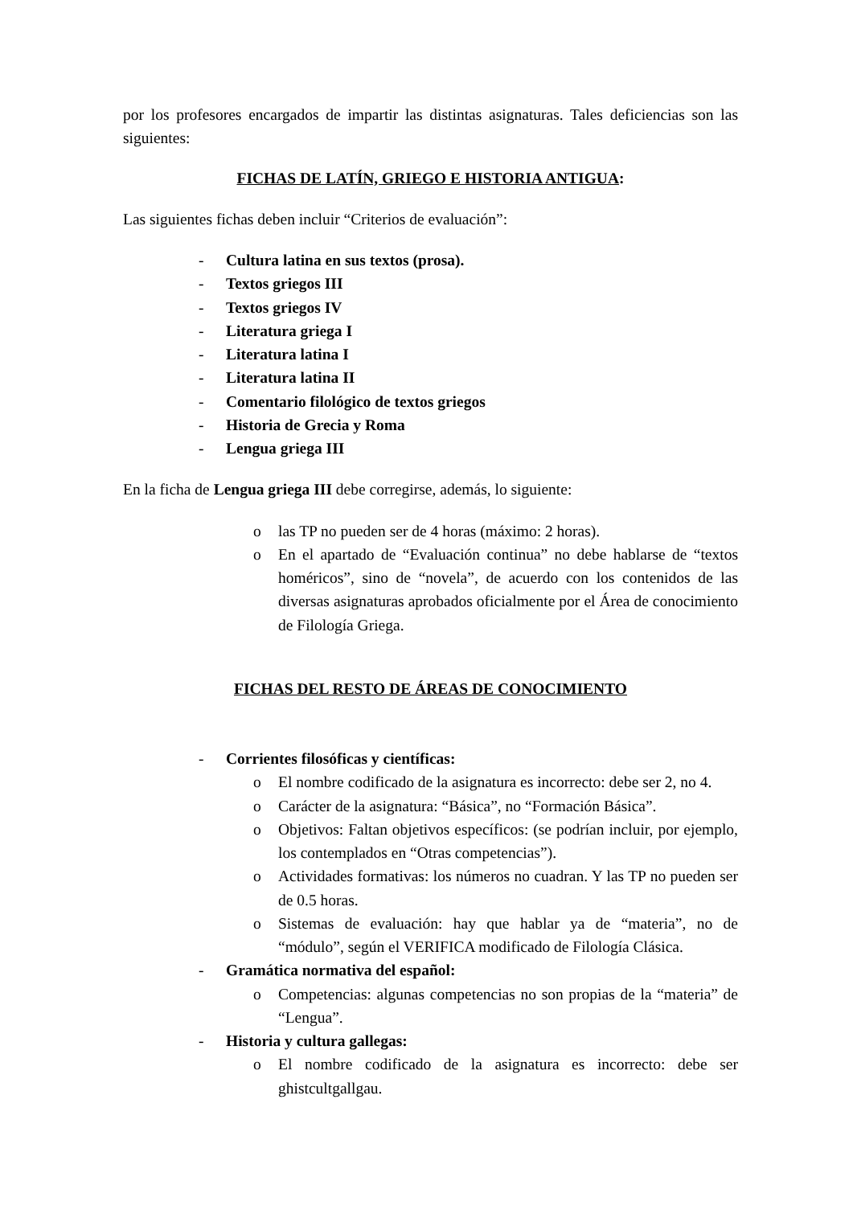por los profesores encargados de impartir las distintas asignaturas. Tales deficiencias son las siguientes:
FICHAS DE LATÍN, GRIEGO E HISTORIA ANTIGUA:
Las siguientes fichas deben incluir “Criterios de evaluación”:
- Cultura latina en sus textos (prosa).
- Textos griegos III
- Textos griegos IV
- Literatura griega I
- Literatura latina I
- Literatura latina II
- Comentario filológico de textos griegos
- Historia de Grecia y Roma
- Lengua griega III
En la ficha de Lengua griega III debe corregirse, además, lo siguiente:
o las TP no pueden ser de 4 horas (máximo: 2 horas).
o En el apartado de “Evaluación continua” no debe hablarse de “textos homéricos”, sino de “novela”, de acuerdo con los contenidos de las diversas asignaturas aprobados oficialmente por el Área de conocimiento de Filología Griega.
FICHAS DEL RESTO DE ÁREAS DE CONOCIMIENTO
- Corrientes filosóficas y científicas:
o El nombre codificado de la asignatura es incorrecto: debe ser 2, no 4.
o Carácter de la asignatura: “Básica”, no “Formación Básica”.
o Objetivos: Faltan objetivos específicos: (se podrían incluir, por ejemplo, los contemplados en “Otras competencias”).
o Actividades formativas: los números no cuadran. Y las TP no pueden ser de 0.5 horas.
o Sistemas de evaluación: hay que hablar ya de “materia”, no de “módulo”, según el VERIFICA modificado de Filología Clásica.
- Gramática normativa del español:
o Competencias: algunas competencias no son propias de la “materia” de “Lengua”.
- Historia y cultura gallegas:
o El nombre codificado de la asignatura es incorrecto: debe ser ghistcultgallgau.